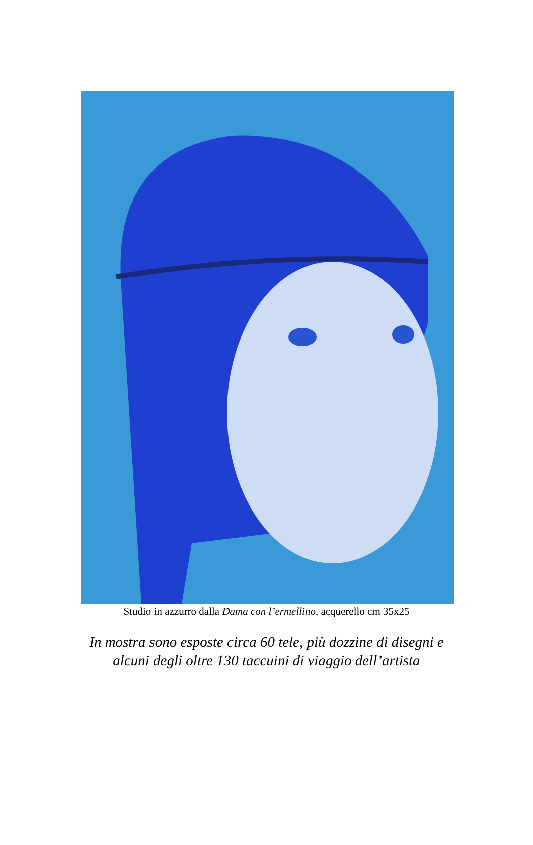Studio in azzurro dalla Dama con l’ermellino, acquerello cm 35x25
In mostra sono esposte circa 60 tele, più dozzine di disegni e
alcuni degli oltre 130 taccuini di viaggio dell’artista